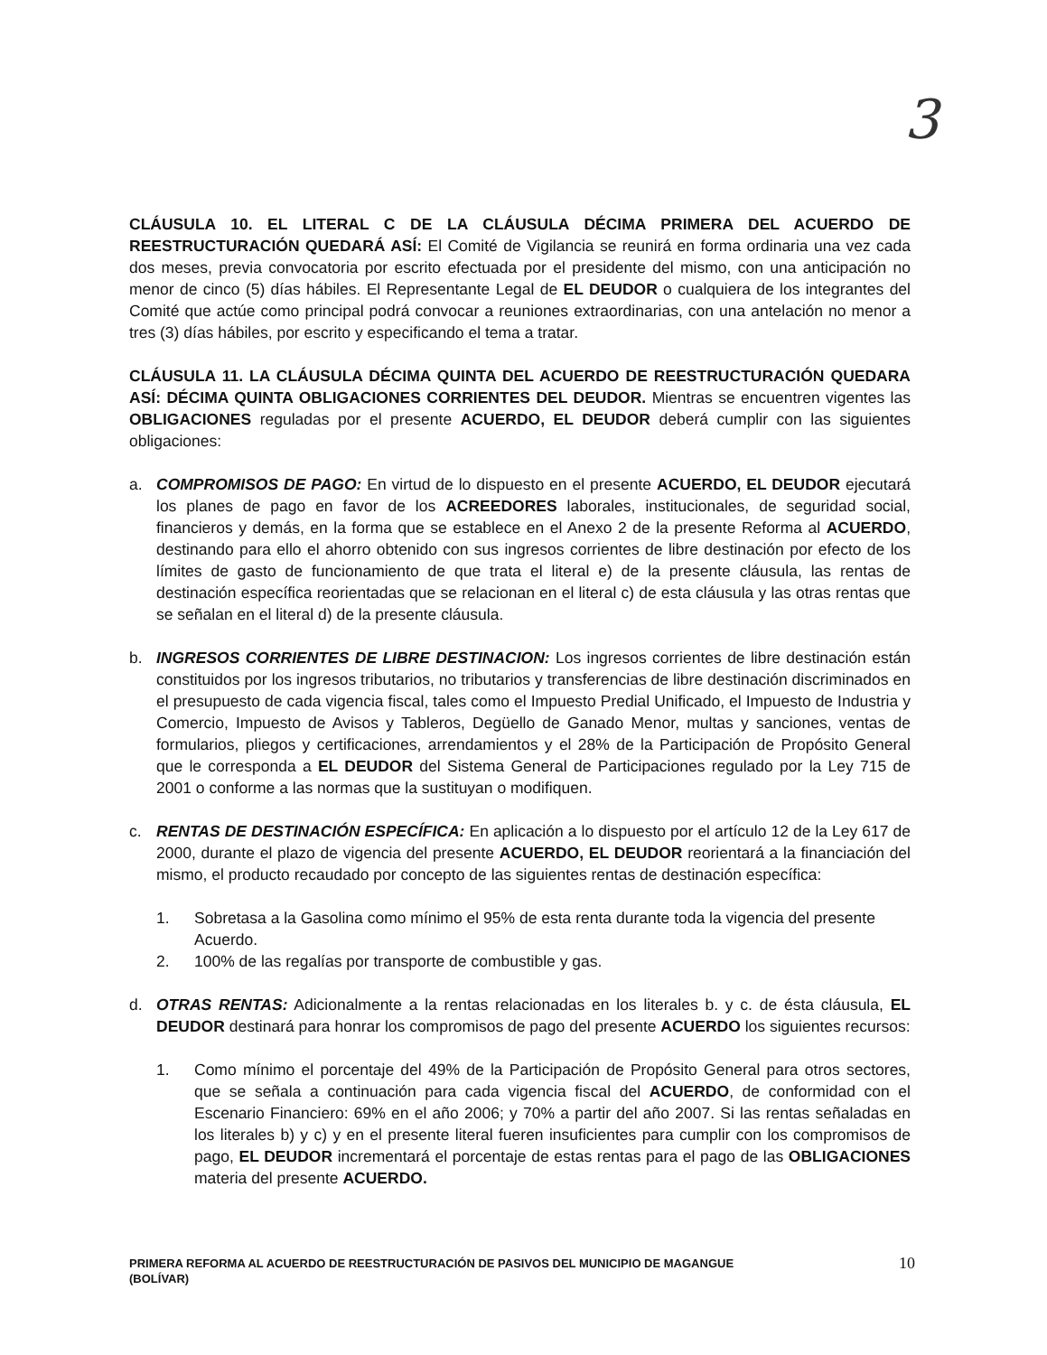3
CLÁUSULA 10. EL LITERAL C DE LA CLÁUSULA DÉCIMA PRIMERA DEL ACUERDO DE REESTRUCTURACIÓN QUEDARÁ ASÍ: El Comité de Vigilancia se reunirá en forma ordinaria una vez cada dos meses, previa convocatoria por escrito efectuada por el presidente del mismo, con una anticipación no menor de cinco (5) días hábiles. El Representante Legal de EL DEUDOR o cualquiera de los integrantes del Comité que actúe como principal podrá convocar a reuniones extraordinarias, con una antelación no menor a tres (3) días hábiles, por escrito y especificando el tema a tratar.
CLÁUSULA 11. LA CLÁUSULA DÉCIMA QUINTA DEL ACUERDO DE REESTRUCTURACIÓN QUEDARA ASÍ: DÉCIMA QUINTA OBLIGACIONES CORRIENTES DEL DEUDOR. Mientras se encuentren vigentes las OBLIGACIONES reguladas por el presente ACUERDO, EL DEUDOR deberá cumplir con las siguientes obligaciones:
a. COMPROMISOS DE PAGO: En virtud de lo dispuesto en el presente ACUERDO, EL DEUDOR ejecutará los planes de pago en favor de los ACREEDORES laborales, institucionales, de seguridad social, financieros y demás, en la forma que se establece en el Anexo 2 de la presente Reforma al ACUERDO, destinando para ello el ahorro obtenido con sus ingresos corrientes de libre destinación por efecto de los límites de gasto de funcionamiento de que trata el literal e) de la presente cláusula, las rentas de destinación específica reorientadas que se relacionan en el literal c) de esta cláusula y las otras rentas que se señalan en el literal d) de la presente cláusula.
b. INGRESOS CORRIENTES DE LIBRE DESTINACION: Los ingresos corrientes de libre destinación están constituidos por los ingresos tributarios, no tributarios y transferencias de libre destinación discriminados en el presupuesto de cada vigencia fiscal, tales como el Impuesto Predial Unificado, el Impuesto de Industria y Comercio, Impuesto de Avisos y Tableros, Degüello de Ganado Menor, multas y sanciones, ventas de formularios, pliegos y certificaciones, arrendamientos y el 28% de la Participación de Propósito General que le corresponda a EL DEUDOR del Sistema General de Participaciones regulado por la Ley 715 de 2001 o conforme a las normas que la sustituyan o modifiquen.
c. RENTAS DE DESTINACIÓN ESPECÍFICA: En aplicación a lo dispuesto por el artículo 12 de la Ley 617 de 2000, durante el plazo de vigencia del presente ACUERDO, EL DEUDOR reorientará a la financiación del mismo, el producto recaudado por concepto de las siguientes rentas de destinación específica:
1. Sobretasa a la Gasolina como mínimo el 95% de esta renta durante toda la vigencia del presente Acuerdo.
2. 100% de las regalías por transporte de combustible y gas.
d. OTRAS RENTAS: Adicionalmente a la rentas relacionadas en los literales b. y c. de ésta cláusula, EL DEUDOR destinará para honrar los compromisos de pago del presente ACUERDO los siguientes recursos:
1. Como mínimo el porcentaje del 49% de la Participación de Propósito General para otros sectores, que se señala a continuación para cada vigencia fiscal del ACUERDO, de conformidad con el Escenario Financiero: 69% en el año 2006; y 70% a partir del año 2007. Si las rentas señaladas en los literales b) y c) y en el presente literal fueren insuficientes para cumplir con los compromisos de pago, EL DEUDOR incrementará el porcentaje de estas rentas para el pago de las OBLIGACIONES materia del presente ACUERDO.
PRIMERA REFORMA AL ACUERDO DE REESTRUCTURACIÓN DE PASIVOS DEL MUNICIPIO DE MAGANGUE
(BOLÍVAR)
10